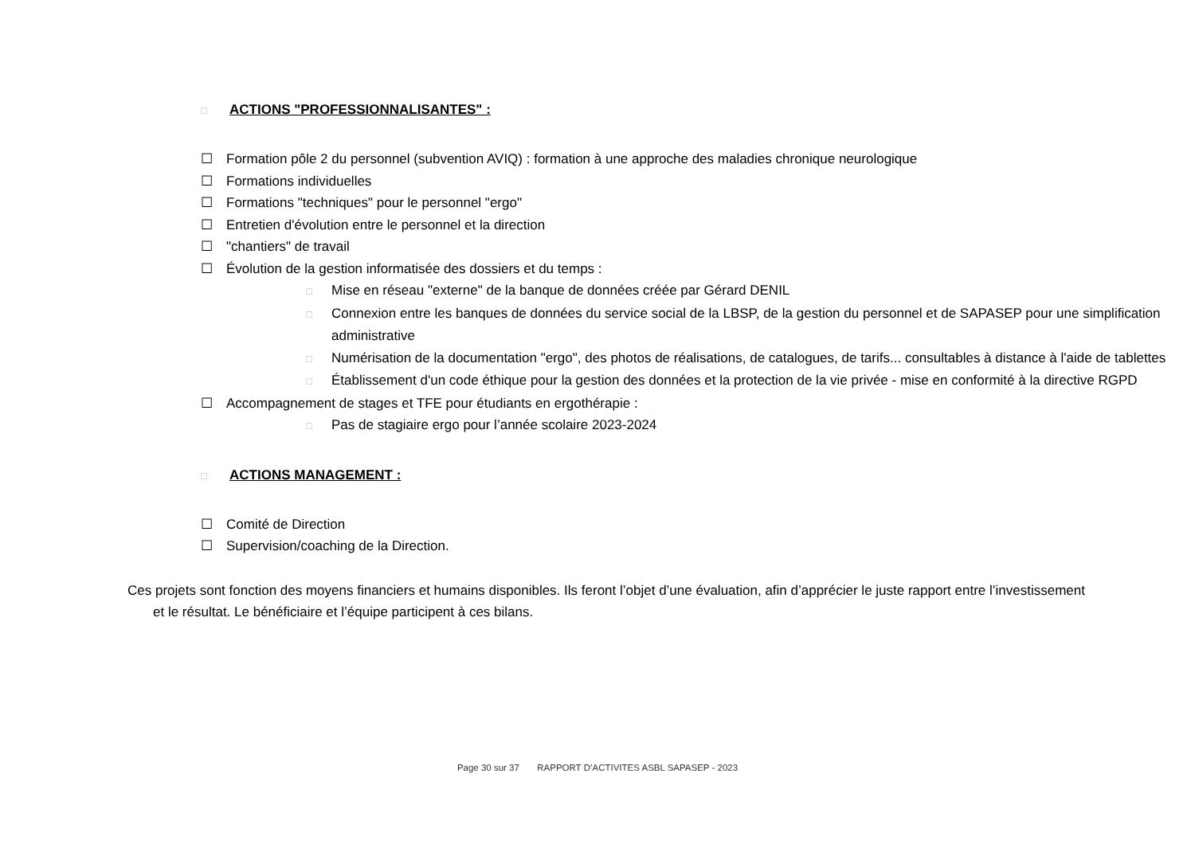□ ACTIONS "PROFESSIONNALISANTES" :
☐ Formation pôle 2 du personnel (subvention AVIQ) : formation à une approche des maladies chronique neurologique
☐ Formations individuelles
☐ Formations "techniques" pour le personnel "ergo"
☐ Entretien d'évolution entre le personnel et la direction
☐ "chantiers" de travail
☐ Évolution de la gestion informatisée des dossiers et du temps :
□ Mise en réseau "externe" de la banque de données créée par Gérard DENIL
□ Connexion entre les banques de données du service social de la LBSP, de la gestion du personnel et de SAPASEP pour une simplification administrative
□ Numérisation de la documentation "ergo", des photos de réalisations, de catalogues, de tarifs... consultables à distance à l'aide de tablettes
□ Établissement d'un code éthique pour la gestion des données et la protection de la vie privée - mise en conformité à la directive RGPD
☐ Accompagnement de stages et TFE pour étudiants en ergothérapie :
□ Pas de stagiaire ergo pour l’année scolaire 2023-2024
□ ACTIONS MANAGEMENT :
☐ Comité de Direction
☐ Supervision/coaching de la Direction.
Ces projets sont fonction des moyens financiers et humains disponibles. Ils feront l’objet d’une évaluation, afin d’apprécier le juste rapport entre l’investissement et le résultat. Le bénéficiaire et l’équipe participent à ces bilans.
Page 30 sur 37 RAPPORT D’ACTIVITES ASBL SAPASEP - 2023